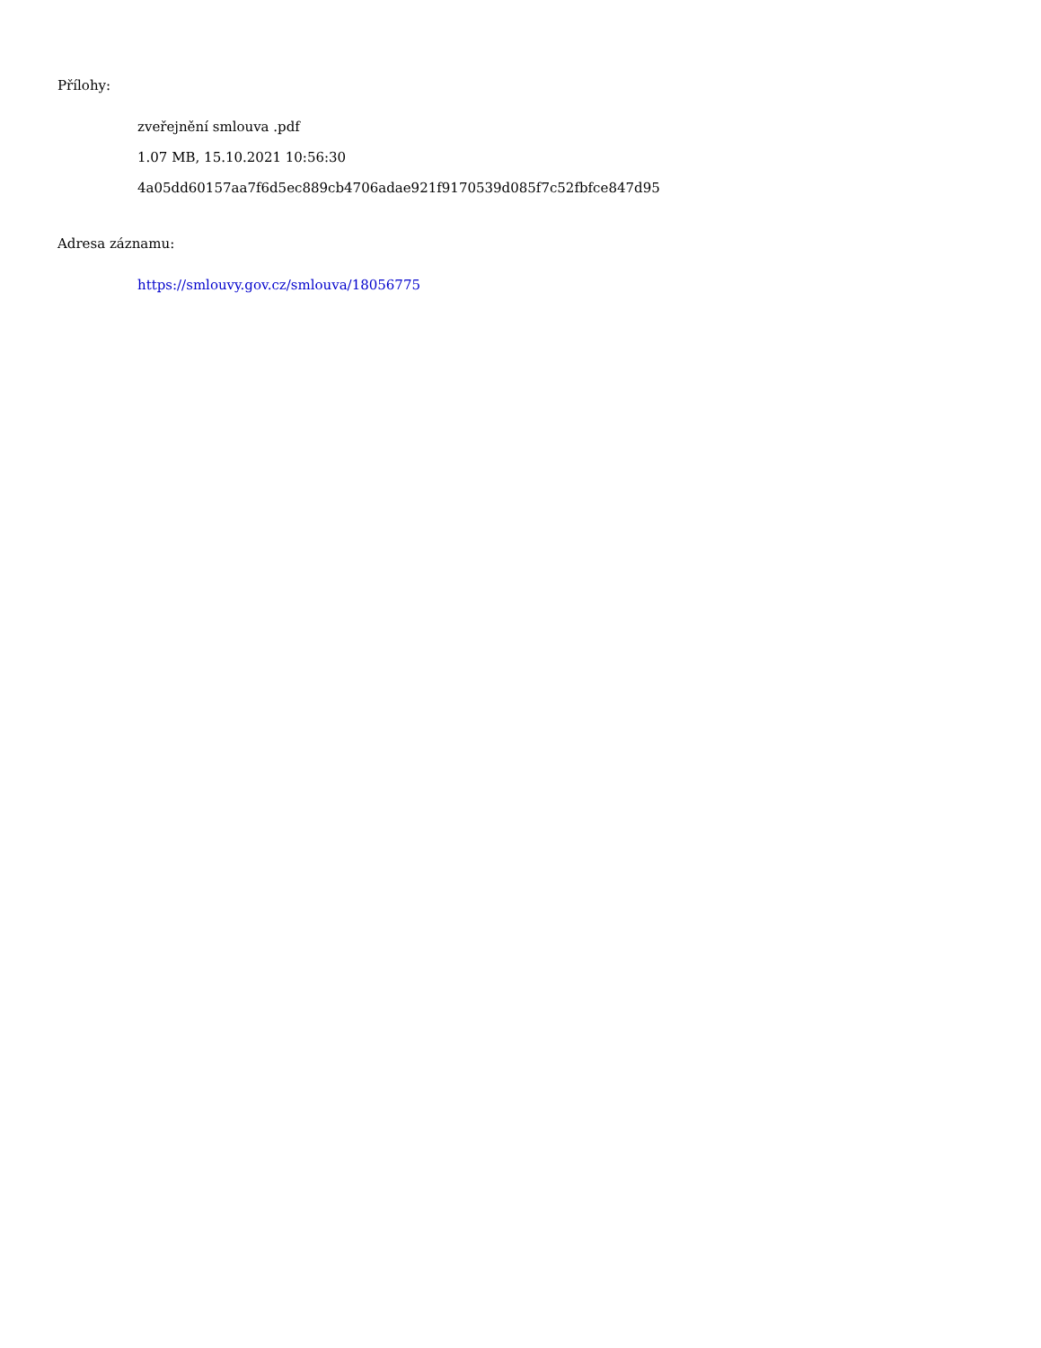Přílohy:
zveřejnění smlouva .pdf
1.07 MB, 15.10.2021 10:56:30
4a05dd60157aa7f6d5ec889cb4706adae921f9170539d085f7c52fbfce847d95
Adresa záznamu:
https://smlouvy.gov.cz/smlouva/18056775